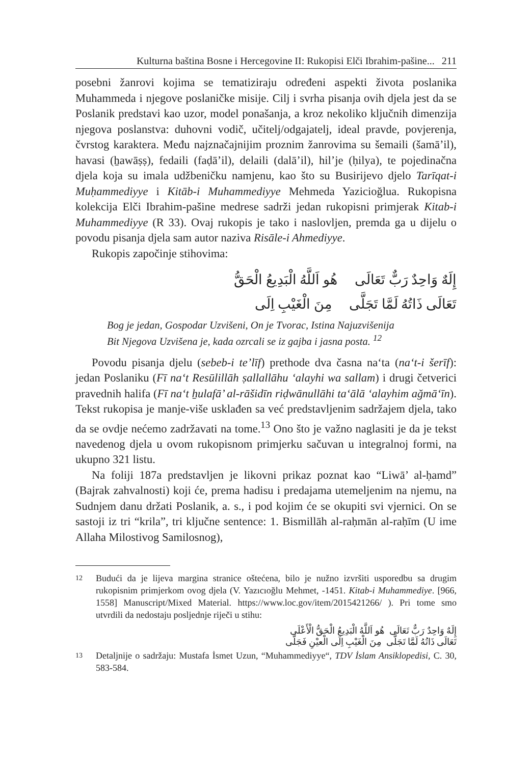Kulturna baština Bosne i Hercegovine II: Rukopisi Elči Ibrahim-pašine... 211
posebni žanrovi kojima se tematiziraju određeni aspekti života poslanika Muhammeda i njegove poslaničke misije. Cilj i svrha pisanja ovih djela jest da se Poslanik predstavi kao uzor, model ponašanja, a kroz nekoliko ključnih dimenzija njegova poslanstva: duhovni vodič, učitelj/odgajatelj, ideal pravde, povjerenja, čvrstog karaktera. Među najznačajnijim pro­znim žanrovima su šemaili (šamā’il), havasi (ẖawāṣṣ), fedaili (faḍā’il), delaili (dalā’il), hil’je (ḥilya), te pojedinačna djela koja su imala udž­beničku namjenu, kao što su Busirijevo djelo Tarīqat-i Muḥammediyye i Kitāb-i Muhammediyye Mehmeda Yazicioğlua. Rukopisna kolekcija Elči Ibrahim-pašine medrese sadrži jedan rukopisni primjerak Kitab-i Muhammediyye (R 33). Ovaj rukopis je tako i naslovljen, premda ga u dijelu o povodu pisanja djela sam autor naziva Risāle-i Ahmediyye.
Rukopis započinje stihovima:
إِلَهٌ وَاحِدٌ رَبٌّ تَعَالَى هُو اَللَّهُ الْبَدِيعُ الْحَقُّ
تَعَالَى ذَاتُهُ لَمَّا تَجَلَّى مِنَ الْغَيْبِ اِلَى
Bog je jedan, Gospodar Uzvišeni, On je Tvorac, Istina Najuzvišenija
Bit Njegova Uzvišena je, kada ozrcali se iz gajba i jasna posta. <sup>12</sup>
Povodu pisanja djelu (sebeb-i te’līf) prethode dva časna na‘ta (na‘t-i šerīf): jedan Poslaniku (Fī na‘t Resūlillāh ṣallallāhu ‘alayhi wa sallam) i drugi četverici pravednih halifa (Fī na‘t ẖulafā’ al-rāšidīn riḍwānullāhi ta‘ālā ‘alayhim ağmā‘īn). Tekst rukopisa je manje-više usklađen sa već predstavljenim sadržajem djela, tako da se ovdje nećemo zadržavati na tome.<sup>13</sup> Ono što je važno naglasiti je da je tekst navedenog djela u ovom rukopisnom primjerku sačuvan u integralnoj formi, na ukupno 321 listu.
Na foliji 187a predstavljen je likovni prikaz poznat kao “Liwā’ al-ḥamd” (Bajrak zahvalnosti) koji će, prema hadisu i predajama uteme­ljenim na njemu, na Sudnjem danu držati Poslanik, a. s., i pod kojim će se okupiti svi vjernici. On se sastoji iz tri “krila”, tri ključne sentence: 1. Bismillāh al-raḥmān al-raḥīm (U ime Allaha Milostivog Samilosnog),
12
Budući da je lijeva margina stranice oštećena, bilo je nužno izvršiti usporedbu sa drugim rukopisnim primjerkom ovog djela (V. Yazıcıoğlu Mehmet, -1451. Kitab-i Muhammediye. [966, 1558] Manuscript/Mixed Material. https://www.loc.gov/item/2015421266/ ). Pri tome smo utvrdili da nedostaju posljednje riječi u stihu:
إِلَهٌ وَاحِدٌ رَبٌّ تَعَالَى هُو اَللَّهُ الْبَدِيعُ الْحَقُّ الْأَعْلَى
تَعَالَى ذَاتُهُ لَمَّا تَجَلَّى مِنَ الْغَيْبِ اِلَى الْعيْنِ فَجَلَّى
13
Detaljnije o sadržaju: Mustafa İsmet Uzun, “Muhammediyye“, TDV İslam Ansiklopedisi, C. 30, 583-584.